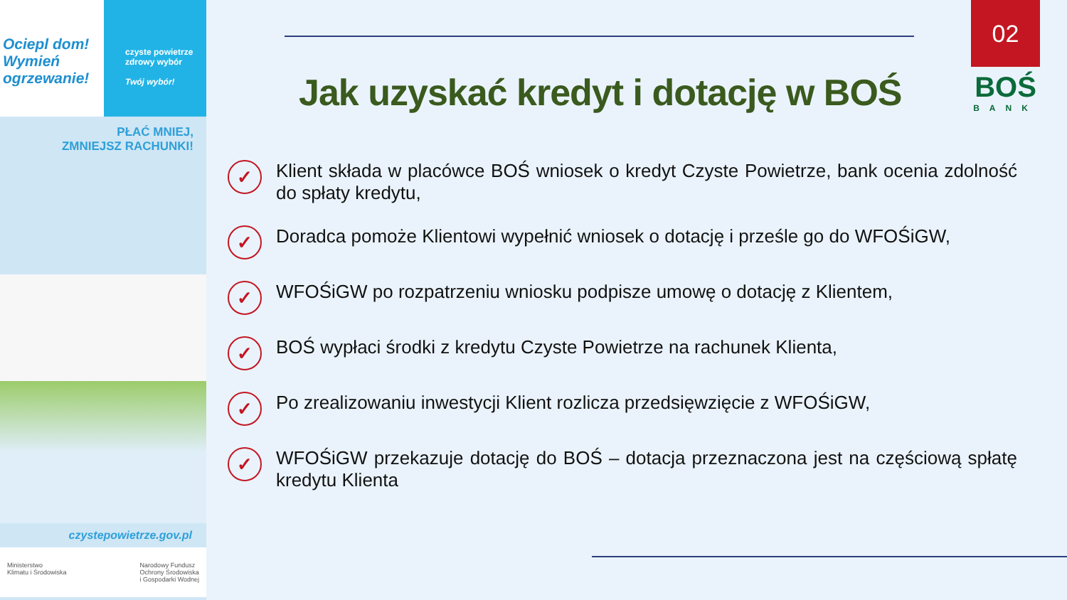Ociepl dom!
Wymień
ogrzewanie!
czyste powietrze
zdrowy wybór
Twój wybór!
PŁAĆ MNIEJ,
ZMNIEJSZ RACHUNKI!
czystepowietrze.gov.pl
Ministerstwo
Klimatu i Środowiska Narodowy Fundusz
Ochrony Środowiska
i Gospodarki Wodnej
02
BOŚ
BANK
Jak uzyskać kredyt i dotację w BOŚ
✓ Klient składa w placówce BOŚ wniosek o kredyt Czyste Powietrze, bank ocenia zdolność do spłaty kredytu,
✓ Doradca pomoże Klientowi wypełnić wniosek o dotację i prześle go do WFOŚiGW,
✓ WFOŚiGW po rozpatrzeniu wniosku podpisze umowę o dotację z Klientem,
✓ BOŚ wypłaci środki z kredytu Czyste Powietrze na rachunek Klienta,
✓ Po zrealizowaniu inwestycji Klient rozlicza przedsięwzięcie z WFOŚiGW,
✓ WFOŚiGW przekazuje dotację do BOŚ – dotacja przeznaczona jest na częściową spłatę kredytu Klienta